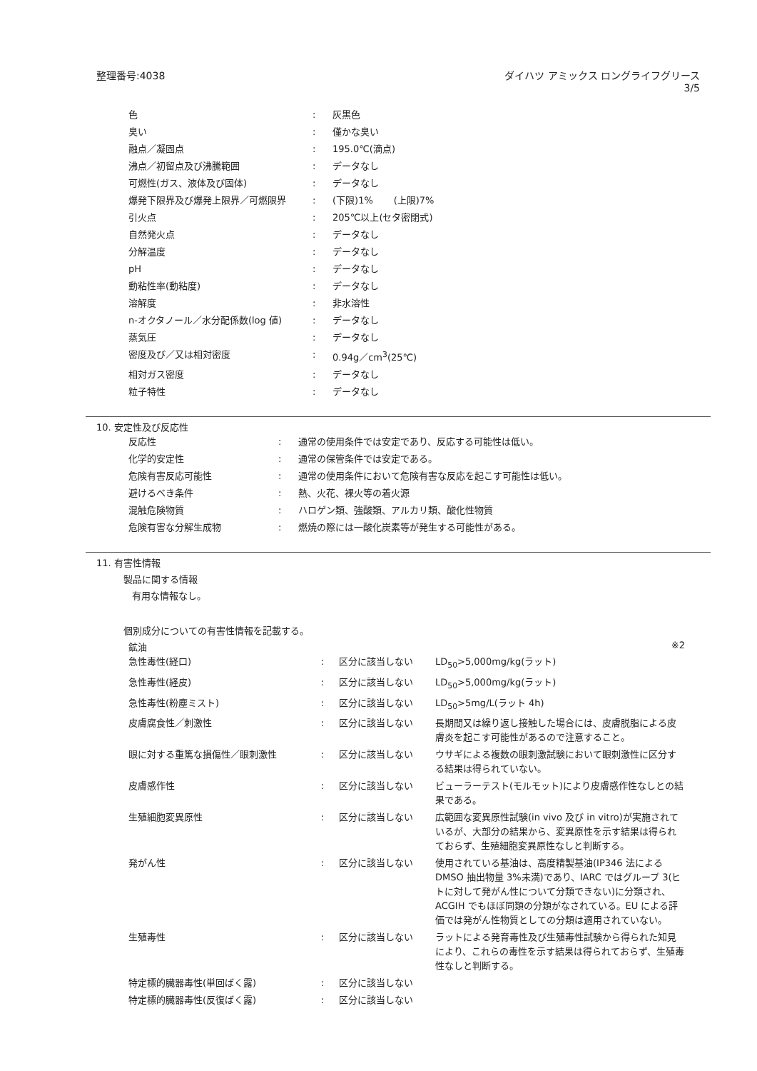整理番号:4038 ダイハツ アミックス ロングライフグリース
3/5
| 色 | : | 灰黒色 |
| 臭い | : | 僅かな臭い |
| 融点／凝固点 | : | 195.0℃(滴点) |
| 沸点／初留点及び沸騰範囲 | : | データなし |
| 可燃性(ガス、液体及び固体) | : | データなし |
| 爆発下限界及び爆発上限界／可燃限界 | : | (下限)1% (上限)7% |
| 引火点 | : | 205℃以上(セタ密閉式) |
| 自然発火点 | : | データなし |
| 分解温度 | : | データなし |
| pH | : | データなし |
| 動粘性率(動粘度) | : | データなし |
| 溶解度 | : | 非水溶性 |
| n-オクタノール／水分配係数(log 値) | : | データなし |
| 蒸気圧 | : | データなし |
| 密度及び／又は相対密度 | : | 0.94g／cm<sup>3</sup>(25℃) |
| 相対ガス密度 | : | データなし |
| 粒子特性 | : | データなし |
10. 安定性及び反応性
| 反応性 | : | 通常の使用条件では安定であり、反応する可能性は低い。 |
| 化学的安定性 | : | 通常の保管条件では安定である。 |
| 危険有害反応可能性 | : | 通常の使用条件において危険有害な反応を起こす可能性は低い。 |
| 避けるべき条件 | : | 熱、火花、裸火等の着火源 |
| 混触危険物質 | : | ハロゲン類、強酸類、アルカリ類、酸化性物質 |
| 危険有害な分解生成物 | : | 燃焼の際には一酸化炭素等が発生する可能性がある。 |
11. 有害性情報
製品に関する情報
有用な情報なし。
個別成分についての有害性情報を記載する。
鉱油 ※2
| 急性毒性(経口) | : | 区分に該当しない | LD<sub>50</sub>>5,000mg/kg(ラット) |
| 急性毒性(経皮) | : | 区分に該当しない | LD<sub>50</sub>>5,000mg/kg(ラット) |
| 急性毒性(粉塵ミスト) | : | 区分に該当しない | LD<sub>50</sub>>5mg/L(ラット 4h) |
| 皮膚腐食性／刺激性 | : | 区分に該当しない | 長期間又は繰り返し接触した場合には、皮膚脱脂による皮膚炎を起こす可能性があるので注意すること。 |
| 眼に対する重篤な損傷性／眼刺激性 | : | 区分に該当しない | ウサギによる複数の眼刺激試験において眼刺激性に区分する結果は得られていない。 |
| 皮膚感作性 | : | 区分に該当しない | ビューラーテスト(モルモット)により皮膚感作性なしとの結果である。 |
| 生殖細胞変異原性 | : | 区分に該当しない | 広範囲な変異原性試験(in vivo 及び in vitro)が実施されているが、大部分の結果から、変異原性を示す結果は得られておらず、生殖細胞変異原性なしと判断する。 |
| 発がん性 | : | 区分に該当しない | 使用されている基油は、高度精製基油(IP346 法による DMSO 抽出物量 3%未満)であり、IARC ではグループ 3(ヒトに対して発がん性について分類できない)に分類され、ACGIH でもほぼ同類の分類がなされている。EU による評価では発がん性物質としての分類は適用されていない。 |
| 生殖毒性 | : | 区分に該当しない | ラットによる発育毒性及び生殖毒性試験から得られた知見により、これらの毒性を示す結果は得られておらず、生殖毒性なしと判断する。 |
| 特定標的臓器毒性(単回ばく露) | : | 区分に該当しない | |
| 特定標的臓器毒性(反復ばく露) | : | 区分に該当しない | |